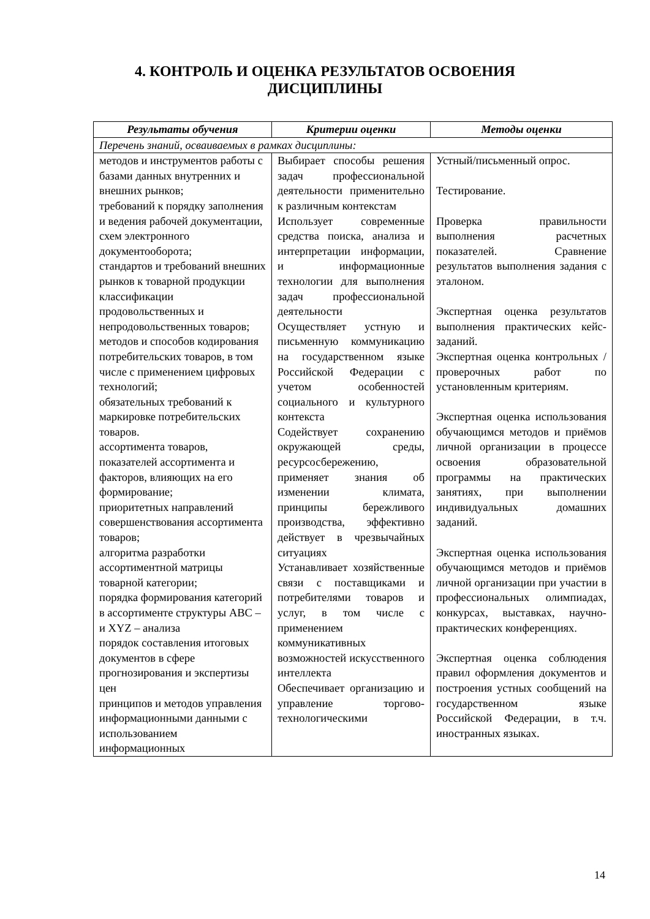4. КОНТРОЛЬ И ОЦЕНКА РЕЗУЛЬТАТОВ ОСВОЕНИЯ
ДИСЦИПЛИНЫ
| Результаты обучения | Критерии оценки | Методы оценки |
| --- | --- | --- |
| Перечень знаний, осваиваемых в рамках дисциплины: | | |
| методов и инструментов работы с базами данных внутренних и внешних рынков; требований к порядку заполнения и ведения рабочей документации, схем электронного документооборота; стандартов и требований внешних рынков к товарной продукции классификации продовольственных и непродовольственных товаров; методов и способов кодирования потребительских товаров, в том числе с применением цифровых технологий; обязательных требований к маркировке потребительских товаров. ассортимента товаров, показателей ассортимента и факторов, влияющих на его формирование; приоритетных направлений совершенствования ассортимента товаров; алгоритма разработки ассортиментной матрицы товарной категории; порядка формирования категорий в ассортименте структуры ABC – и XYZ – анализа порядок составления итоговых документов в сфере прогнозирования и экспертизы цен принципов и методов управления информационными данными с использованием информационных | Выбирает способы решения задач профессиональной деятельности применительно к различным контекстам Использует современные средства поиска, анализа и интерпретации информации, и информационные технологии для выполнения задач профессиональной деятельности Осуществляет устную и письменную коммуникацию на государственном языке Российской Федерации с учетом особенностей социального и культурного контекста Содействует сохранению окружающей среды, ресурсосбережению, применяет знания об изменении климата, принципы бережливого производства, эффективно действует в чрезвычайных ситуациях Устанавливает хозяйственные связи с поставщиками и потребителями товаров и услуг, в том числе с применением коммуникативных возможностей искусственного интеллекта Обеспечивает организацию и управление торгово-технологическими | Устный/письменный опрос. Тестирование. Проверка правильности выполнения расчетных показателей. Сравнение результатов выполнения задания с эталоном. Экспертная оценка результатов выполнения практических кейс-заданий. Экспертная оценка контрольных / проверочных работ по установленным критериям. Экспертная оценка использования обучающимся методов и приёмов личной организации в процессе освоения образовательной программы на практических занятиях, при выполнении индивидуальных домашних заданий. Экспертная оценка использования обучающимся методов и приёмов личной организации при участии в профессиональных олимпиадах, конкурсах, выставках, научно-практических конференциях. Экспертная оценка соблюдения правил оформления документов и построения устных сообщений на государственном языке Российской Федерации, в т.ч. иностранных языках. |
14